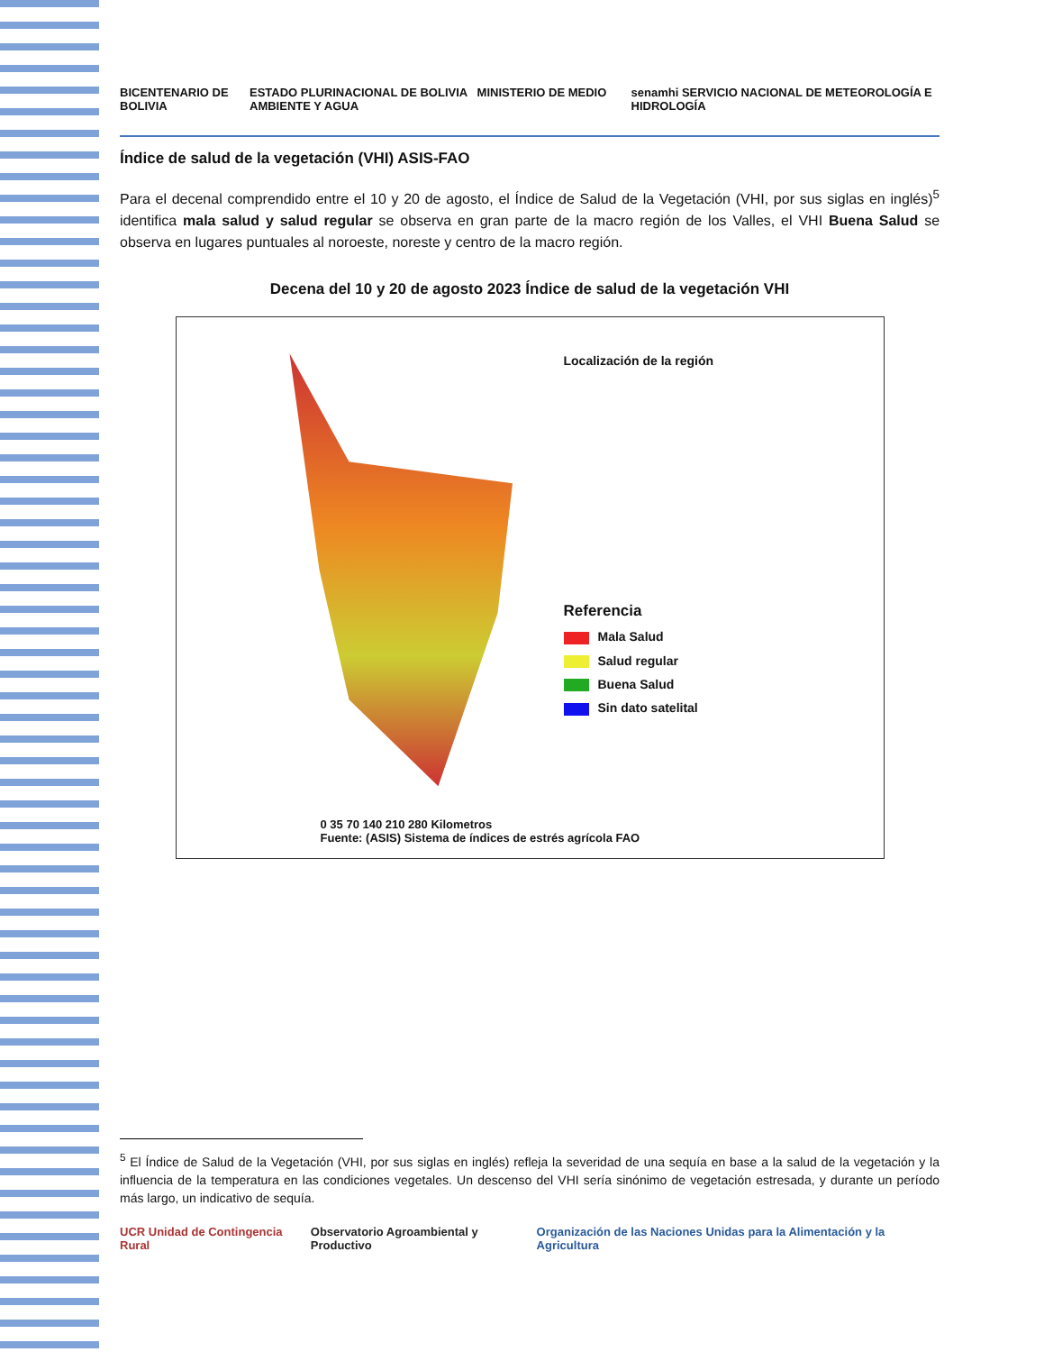BICENTENARIO DE BOLIVIA ESTADO PLURINACIONAL DE BOLIVIA MINISTERIO DE MEDIO AMBIENTE Y AGUA senamhi SERVICIO NACIONAL DE METEOROLOGÍA E HIDROLOGÍA
Índice de salud de la vegetación (VHI) ASIS-FAO
Para el decenal comprendido entre el 10 y 20 de agosto, el Índice de Salud de la Vegetación (VHI, por sus siglas en inglés)<sup>5</sup> identifica mala salud y salud regular se observa en gran parte de la macro región de los Valles, el VHI Buena Salud se observa en lugares puntuales al noroeste, noreste y centro de la macro región.
Decena del 10 y 20 de agosto 2023 Índice de salud de la vegetación VHI
Localización de la región
Referencia
Mala Salud
Salud regular
Buena Salud
Sin dato satelital
0 35 70 140 210 280 Kilometros
Fuente: (ASIS) Sistema de índices de estrés agrícola FAO
<sup>5</sup> El Índice de Salud de la Vegetación (VHI, por sus siglas en inglés) refleja la severidad de una sequía en base a la salud de la vegetación y la influencia de la temperatura en las condiciones vegetales. Un descenso del VHI sería sinónimo de vegetación estresada, y durante un período más largo, un indicativo de sequía.
UCR Unidad de Contingencia Rural Observatorio Agroambiental y Productivo Organización de las Naciones Unidas para la Alimentación y la Agricultura